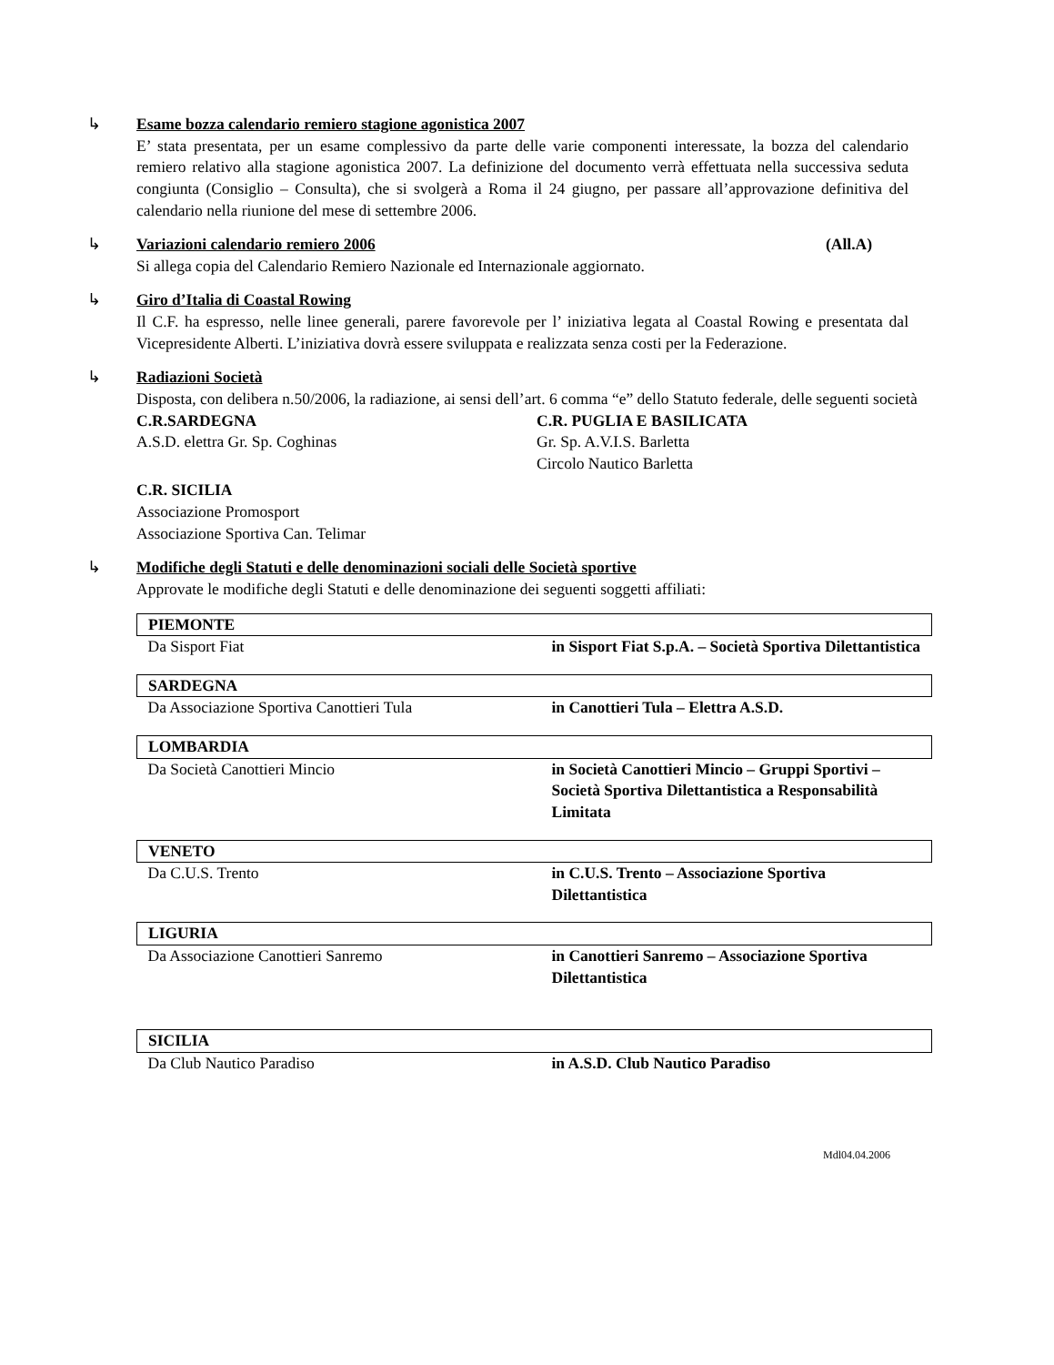↳ Esame bozza calendario remiero stagione agonistica 2007
E’ stata presentata, per un esame complessivo da parte delle varie componenti interessate, la bozza del calendario remiero relativo alla stagione agonistica 2007. La definizione del documento verrà effettuata nella successiva seduta congiunta (Consiglio – Consulta), che si svolgerà a Roma il 24 giugno, per passare all’approvazione definitiva del calendario nella riunione del mese di settembre 2006.
↳ Variazioni calendario remiero 2006 (All.A)
Si allega copia del Calendario Remiero Nazionale ed Internazionale aggiornato.
↳ Giro d’Italia di Coastal Rowing
Il C.F. ha espresso, nelle linee generali, parere favorevole per l’ iniziativa legata al Coastal Rowing e presentata dal Vicepresidente Alberti. L’iniziativa dovrà essere sviluppata e realizzata senza costi per la Federazione.
↳ Radiazioni Società
Disposta, con delibera n.50/2006, la radiazione, ai sensi dell’art. 6 comma “e” dello Statuto federale, delle seguenti società
C.R.SARDEGNA
A.S.D. elettra Gr. Sp. Coghinas
C.R. PUGLIA E BASILICATA
Gr. Sp. A.V.I.S. Barletta
Circolo Nautico Barletta
C.R. SICILIA
Associazione Promosport
Associazione Sportiva Can. Telimar
↳ Modifiche degli Statuti e delle denominazioni sociali delle Società sportive
Approvate le modifiche degli Statuti e delle denominazione dei seguenti soggetti affiliati:
| PIEMONTE | |
| Da Sisport Fiat | in Sisport Fiat S.p.A. – Società Sportiva Dilettantistica |
| SARDEGNA | |
| Da Associazione Sportiva Canottieri Tula | in Canottieri Tula – Elettra A.S.D. |
| LOMBARDIA | |
| Da Società Canottieri Mincio | in Società Canottieri Mincio – Gruppi Sportivi – Società Sportiva Dilettantistica a Responsabilità Limitata |
| VENETO | |
| Da C.U.S. Trento | in C.U.S. Trento – Associazione Sportiva Dilettantistica |
| LIGURIA | |
| Da Associazione Canottieri Sanremo | in Canottieri Sanremo – Associazione Sportiva Dilettantistica |
| SICILIA | |
| Da Club Nautico Paradiso | in A.S.D. Club Nautico Paradiso |
Mdl04.04.2006